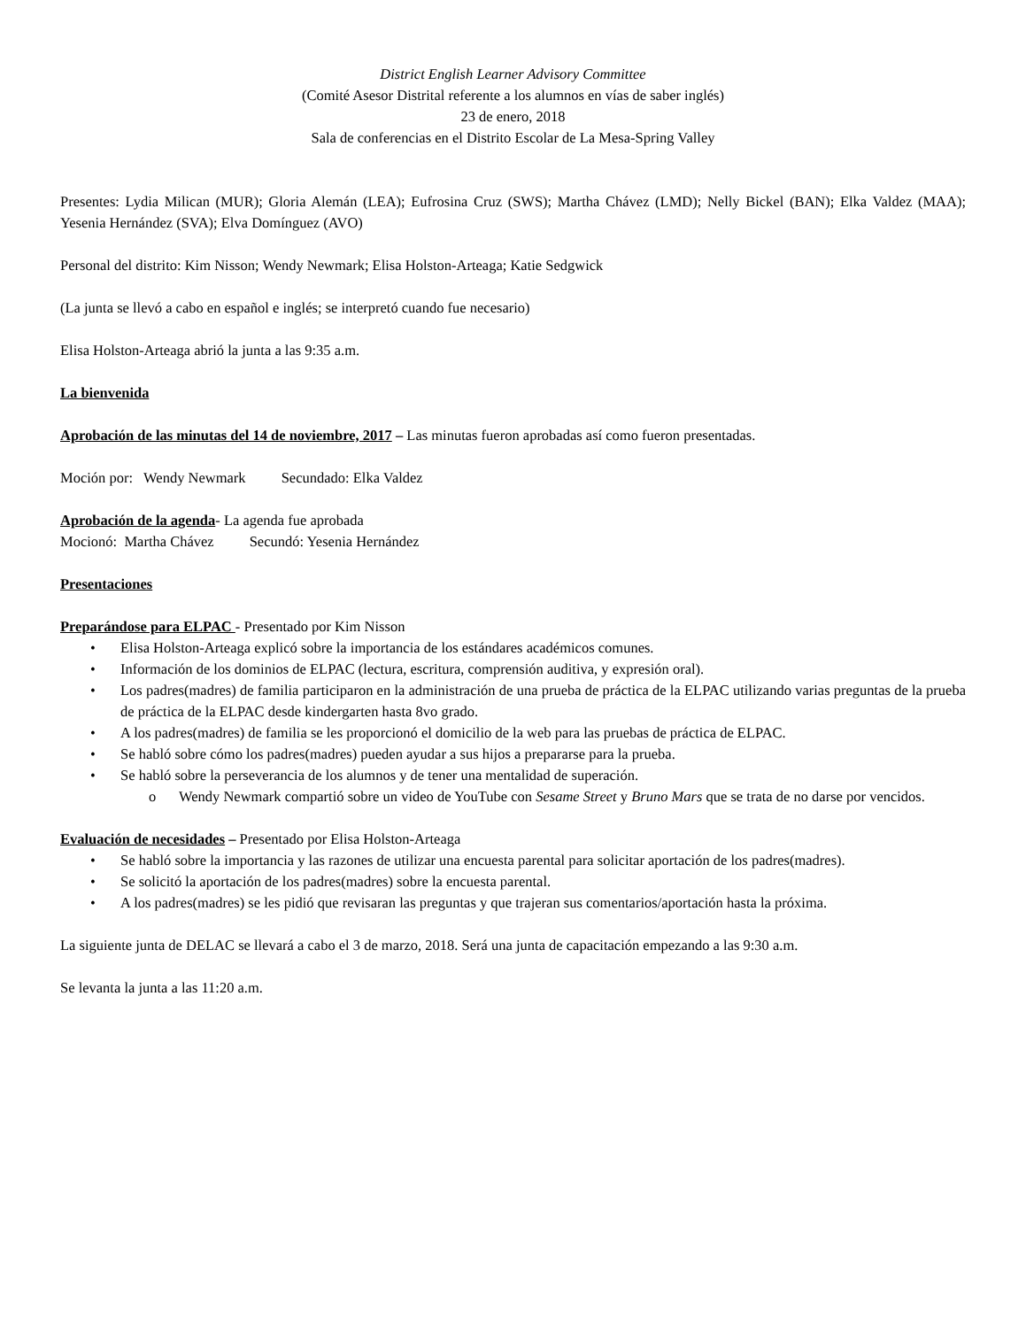District English Learner Advisory Committee
(Comité Asesor Distrital referente a los alumnos en vías de saber inglés)
23 de enero, 2018
Sala de conferencias en el Distrito Escolar de La Mesa-Spring Valley
Presentes: Lydia Milican (MUR); Gloria Alemán (LEA); Eufrosina Cruz (SWS); Martha Chávez (LMD); Nelly Bickel (BAN); Elka Valdez (MAA); Yesenia Hernández (SVA); Elva Domínguez (AVO)
Personal del distrito: Kim Nisson; Wendy Newmark; Elisa Holston-Arteaga; Katie Sedgwick
(La junta se llevó a cabo en español e inglés; se interpretó cuando fue necesario)
Elisa Holston-Arteaga abrió la junta a las 9:35 a.m.
La bienvenida
Aprobación de las minutas del 14 de noviembre, 2017 – Las minutas fueron aprobadas así como fueron presentadas.
Moción por: Wendy Newmark Secundado: Elka Valdez
Aprobación de la agenda- La agenda fue aprobada
Mocionó: Martha Chávez Secundó: Yesenia Hernández
Presentaciones
Preparándose para ELPAC - Presentado por Kim Nisson
• Elisa Holston-Arteaga explicó sobre la importancia de los estándares académicos comunes.
• Información de los dominios de ELPAC (lectura, escritura, comprensión auditiva, y expresión oral).
• Los padres(madres) de familia participaron en la administración de una prueba de práctica de la ELPAC utilizando varias preguntas de la prueba de práctica de la ELPAC desde kindergarten hasta 8vo grado.
• A los padres(madres) de familia se les proporcionó el domicilio de la web para las pruebas de práctica de ELPAC.
• Se habló sobre cómo los padres(madres) pueden ayudar a sus hijos a prepararse para la prueba.
• Se habló sobre la perseverancia de los alumnos y de tener una mentalidad de superación.
o Wendy Newmark compartió sobre un video de YouTube con Sesame Street y Bruno Mars que se trata de no darse por vencidos.
Evaluación de necesidades – Presentado por Elisa Holston-Arteaga
• Se habló sobre la importancia y las razones de utilizar una encuesta parental para solicitar aportación de los padres(madres).
• Se solicitó la aportación de los padres(madres) sobre la encuesta parental.
• A los padres(madres) se les pidió que revisaran las preguntas y que trajeran sus comentarios/aportación hasta la próxima.
La siguiente junta de DELAC se llevará a cabo el 3 de marzo, 2018. Será una junta de capacitación empezando a las 9:30 a.m.
Se levanta la junta a las 11:20 a.m.